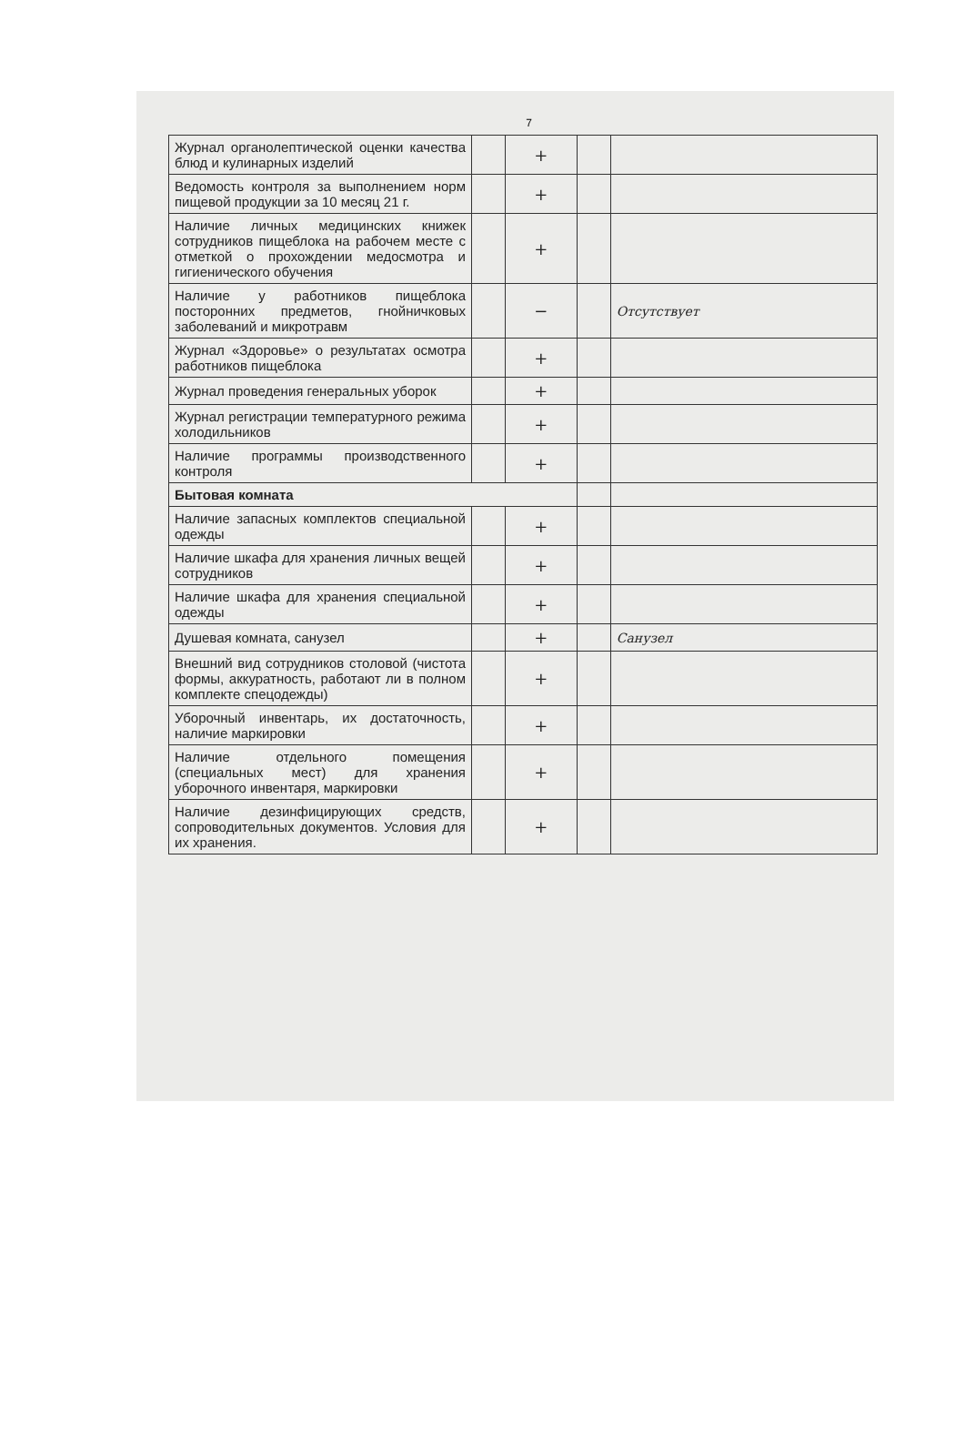7
| Журнал органолептической оценки качества блюд и кулинарных изделий | | + | | |
| Ведомость контроля за выполнением норм пищевой продукции за 10 месяц 21 г. | | + | | |
| Наличие личных медицинских книжек сотрудников пищеблока на рабочем месте с отметкой о прохождении медосмотра и гигиенического обучения | | + | | |
| Наличие у работников пищеблока посторонних предметов, гнойничковых заболеваний и микротравм | | − | | Отсутствует |
| Журнал «Здоровье» о результатах осмотра работников пищеблока | | + | | |
| Журнал проведения генеральных уборок | | + | | |
| Журнал регистрации температурного режима холодильников | | + | | |
| Наличие программы производственного контроля | | + | | |
| Бытовая комната | | | | |
| Наличие запасных комплектов специальной одежды | | + | | |
| Наличие шкафа для хранения личных вещей сотрудников | | + | | |
| Наличие шкафа для хранения специальной одежды | | + | | |
| Душевая комната, санузел | | + | | Санузел |
| Внешний вид сотрудников столовой (чистота формы, аккуратность, работают ли в полном комплекте спецодежды) | | + | | |
| Уборочный инвентарь, их достаточность, наличие маркировки | | + | | |
| Наличие отдельного помещения (специальных мест) для хранения уборочного инвентаря, маркировки | | + | | |
| Наличие дезинфицирующих средств, сопроводительных документов. Условия для их хранения. | | + | | |